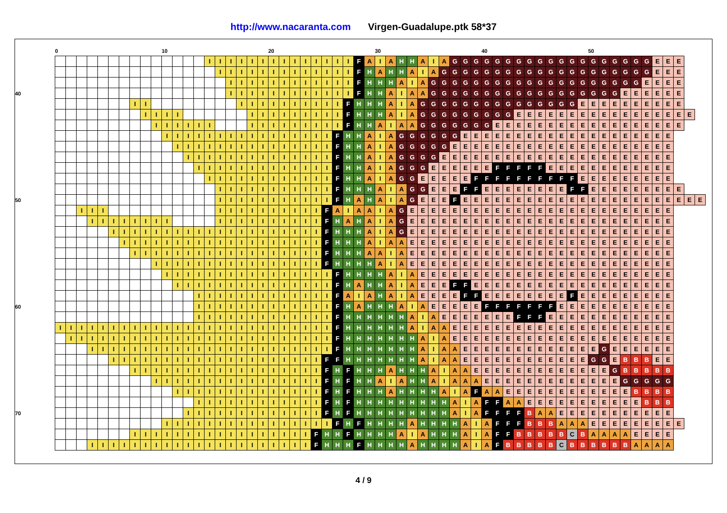http://www.nacaranta.com Virgen-Guadalupe.ptk 58*37
| | 0 | | | | | | | | | | 10 | | | | | | | | | | 20 | | | | | | | | | | 30 | | | | | | | | | | 40 | | | | | | | | | | 50 | | | | | | | | | | |
| | | | | | | | | | | | | | | | I | I | I | I | I | I | I | I | I | I | I | I | I | I | F | A | I | A | H | H | A | I | A | G | G | G | G | G | G | G | G | G | G | G | G | G | G | G | G | G | G | G | E | E | E | | |
| | | | | | | | | | | | | | | | | I | I | I | I | I | I | I | I | I | I | I | I | I | F | H | A | H | H | A | I | A | G | G | G | G | G | G | G | G | G | G | G | G | G | G | G | G | G | G | G | G | E | E | E | | |
| | | | | | | | | | | | | | | | | | I | I | I | I | I | I | I | I | I | I | I | I | F | H | H | H | A | I | A | G | G | G | G | G | G | G | G | G | G | G | G | G | G | G | G | G | G | G | G | E | E | E | E | | |
| 40 | | | | | | | | | | | | | | | | | I | I | I | I | I | I | I | I | I | I | I | I | F | H | H | A | I | A | A | G | G | G | G | G | G | G | G | G | G | G | G | G | G | G | G | G | G | E | E | E | E | E | E | | |
| | | | | | | | | I | I | | | | | | | | | I | I | I | I | I | I | I | I | I | I | F | H | H | H | A | I | A | G | G | G | G | G | G | G | G | G | G | G | G | G | G | G | E | E | E | E | E | E | E | E | E | E | | |
| | | | | | | | | | I | I | I | I | | | | | | | I | I | I | I | I | I | I | I | I | F | H | H | H | A | I | A | G | G | G | G | G | G | G | G | G | E | E | E | E | E | E | E | E | E | E | E | E | E | E | E | E | E | |
| | | | | | | | | | | I | I | I | I | I | I | | | | I | I | I | I | I | I | I | I | I | F | H | H | A | I | A | A | G | G | G | G | G | G | G | E | E | E | E | E | E | E | E | E | E | E | E | E | E | E | E | E | E | | |
| | | | | | | | | | | | I | I | I | I | I | I | I | I | I | I | I | I | I | I | I | I | F | H | H | A | I | A | G | G | G | G | G | G | E | E | E | E | E | E | E | E | E | E | E | E | E | E | E | E | E | E | E | E | | | |
| | | | | | | | | | | | | I | I | I | I | I | I | I | I | I | I | I | I | I | I | I | F | H | H | A | I | A | G | G | G | G | G | E | E | E | E | E | E | E | E | E | E | E | E | E | E | E | E | E | E | E | E | E | | | |
| | | | | | | | | | | | | | I | I | I | I | I | I | I | I | I | I | I | I | I | I | F | H | H | A | I | A | G | G | G | G | E | E | E | E | E | E | E | E | E | E | E | E | E | E | E | E | E | E | E | E | E | E | | | |
| | | | | | | | | | | | | | | I | I | I | I | I | I | I | I | I | I | I | I | I | F | H | H | A | I | A | G | G | G | E | E | E | E | E | E | F | F | F | F | F | E | E | E | E | E | E | E | E | E | E | E | E | | | |
| | | | | | | | | | | | | | | | I | I | I | I | I | I | I | I | I | I | I | I | F | H | H | A | I | A | G | G | E | E | E | E | E | F | F | F | F | F | F | F | F | F | F | E | E | E | E | E | E | E | E | E | | | |
| | | | | | | | | | | | | | | | | I | I | I | I | I | I | I | I | I | I | I | F | H | H | H | A | I | A | G | G | E | E | E | F | F | E | E | E | E | E | E | E | E | F | F | E | E | E | E | E | E | E | E | E | | |
| 50 | | | | | | | | | | | | | | | | I | I | I | I | I | I | I | I | I | I | I | F | H | A | H | A | I | A | G | E | E | E | F | E | E | E | E | E | E | E | E | E | E | E | E | E | E | E | E | E | E | E | E | E | E | E |
| | | | I | I | I | | | | | | | | | | | I | I | I | I | I | I | I | I | I | I | F | A | I | A | A | I | A | G | E | E | E | E | E | E | E | E | E | E | E | E | E | E | E | E | E | E | E | E | E | E | E | E | E | | | |
| | | | | I | I | I | I | I | I | I | I | | | | | I | I | I | I | I | I | I | I | I | I | F | H | A | H | A | I | A | G | E | E | E | E | E | E | E | E | E | E | E | E | E | E | E | E | E | E | E | E | E | E | E | E | E | | | |
| | | | | | | I | I | I | I | I | I | I | I | I | I | I | I | I | I | I | I | I | I | I | I | F | H | H | H | A | I | A | G | E | E | E | E | E | E | E | E | E | E | E | E | E | E | E | E | E | E | E | E | E | E | E | E | E | | | |
| | | | | | | | I | I | I | I | I | I | I | I | I | I | I | I | I | I | I | I | I | I | I | F | H | H | H | A | I | A | A | E | E | E | E | E | E | E | E | E | E | E | E | E | E | E | E | E | E | E | E | E | E | E | E | E | | | |
| | | | | | | | | I | I | I | I | I | I | I | I | I | I | I | I | I | I | I | I | I | I | F | H | H | H | A | A | I | A | E | E | E | E | E | E | E | E | E | E | E | E | E | E | E | E | E | E | E | E | E | E | E | E | E | | | |
| | | | | | | | | | | I | I | I | I | I | I | I | I | I | I | I | I | I | I | I | I | F | H | H | H | H | A | I | A | E | E | E | E | E | E | E | E | E | E | E | E | E | E | E | E | E | E | E | E | E | E | E | E | E | | | |
| | | | | | | | | | | | I | I | I | I | I | I | I | I | I | I | I | I | I | I | I | I | F | H | H | H | H | A | I | A | E | E | E | E | E | E | E | E | E | E | E | E | E | E | E | E | E | E | E | E | E | E | E | E | | | |
| | | | | | | | | | | | | I | I | I | I | I | I | I | I | I | I | I | I | I | I | I | F | H | A | H | H | A | I | A | E | E | E | F | F | E | E | E | E | E | E | E | E | E | E | E | E | E | E | E | E | E | E | E | | | |
| | | | | | | | | | | | | | | I | I | I | I | I | I | I | I | I | I | I | I | I | F | A | I | A | H | A | I | A | E | E | E | E | F | F | E | E | E | E | E | E | E | E | F | E | E | E | E | E | E | E | E | E | | | |
| 60 | | | | | | | | | | | | | | I | I | I | I | I | I | I | I | I | I | I | I | I | F | H | A | H | H | H | A | I | A | E | E | E | E | E | F | F | F | F | F | F | F | E | E | E | E | E | E | E | E | E | E | E | | | |
| | | | | | | | | | | | | | | I | I | I | I | I | I | I | I | I | I | I | I | I | F | H | H | H | H | H | H | A | I | A | E | E | E | E | E | E | E | F | F | F | E | E | E | E | E | E | E | E | E | E | E | E | | | |
| | I | I | I | I | I | I | I | I | I | I | I | I | I | I | I | I | I | I | I | I | I | I | I | I | I | I | F | H | H | H | H | H | H | A | I | A | A | E | E | E | E | E | E | E | E | E | E | E | E | E | E | E | E | E | E | E | E | E | | | |
| | | I | I | I | I | I | I | I | I | I | I | I | I | I | I | I | I | I | I | I | I | I | I | I | I | I | F | H | H | H | H | H | H | H | A | I | A | E | E | E | E | E | E | E | E | E | E | E | E | E | E | E | E | E | E | E | E | E | | | |
| | | | | I | I | I | I | I | I | I | I | I | I | I | I | I | I | I | I | I | I | I | I | I | I | I | F | H | H | H | H | H | H | H | A | I | A | A | E | E | E | E | E | E | E | E | E | E | E | E | E | G | E | E | E | E | E | E | | | |
| | | | | | | I | I | I | I | I | I | I | I | I | I | I | I | I | I | I | I | I | I | I | I | F | F | H | H | H | H | H | H | H | A | I | A | A | E | E | E | E | E | E | E | E | E | E | E | E | G | G | E | B | B | B | E | E | | | |
| | | | | | | | | I | I | I | I | I | I | I | I | I | I | I | I | I | I | I | I | I | I | F | H | F | H | H | H | A | H | H | H | A | I | A | A | E | E | E | E | E | E | E | E | E | E | E | E | E | G | B | B | B | B | B | | | |
| | | | | | | | | | | I | I | I | I | I | I | I | I | I | I | I | I | I | I | I | I | F | H | F | H | H | A | I | A | H | H | A | I | A | A | A | E | E | E | E | E | E | E | E | E | E | E | E | E | G | G | G | G | G | | | |
| | | | | | | | | | | | | I | I | I | I | I | I | I | I | I | I | I | I | I | I | F | H | F | H | H | H | A | H | H | H | H | A | I | A | F | A | A | E | E | E | E | E | E | E | E | E | E | E | E | B | B | B | B | | | |
| | | | | | | | | | | | | | | I | I | I | I | I | I | I | I | I | I | I | I | F | H | F | H | H | H | H | H | H | H | H | H | A | I | A | F | F | A | A | E | E | E | E | E | E | E | E | E | E | E | B | B | B | | | |
| 70 | | | | | | | | | | | | | I | I | I | I | I | I | I | I | I | I | I | I | I | F | H | F | H | H | H | H | H | H | H | H | H | A | I | A | F | F | F | F | B | A | A | E | E | E | E | E | E | E | E | E | E | E | | | |
| | | | | | | | | | | | I | I | I | I | I | I | I | I | I | I | I | I | I | I | I | I | F | H | F | H | H | H | H | A | H | H | H | H | A | I | A | F | F | F | B | B | B | A | A | A | E | E | E | E | E | E | E | E | E | | |
| | | | | | | | | I | I | I | I | I | I | I | I | I | I | I | I | I | I | I | I | I | F | H | H | F | H | H | H | H | A | I | A | H | H | H | A | I | A | F | F | B | B | B | B | B | C | B | A | A | A | A | E | E | E | E | | | |
| | | | | I | I | I | I | I | I | I | I | I | I | I | I | I | I | I | I | I | I | I | I | I | F | H | H | H | F | H | H | H | H | A | H | H | H | H | A | I | A | F | B | B | B | B | B | C | B | B | B | B | B | B | A | A | A | A | | | |
4 / 9